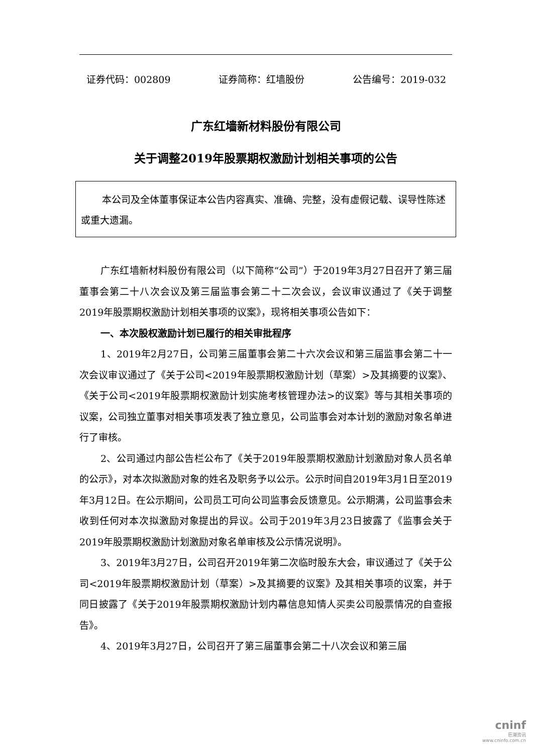证券代码：002809 证券简称：红墙股份 公告编号：2019-032
广东红墙新材料股份有限公司
关于调整2019年股票期权激励计划相关事项的公告
本公司及全体董事保证本公告内容真实、准确、完整，没有虚假记载、误导性陈述或重大遗漏。
广东红墙新材料股份有限公司（以下简称“公司”）于2019年3月27日召开了第三届董事会第二十八次会议及第三届监事会第二十二次会议，会议审议通过了《关于调整2019年股票期权激励计划相关事项的议案》，现将相关事项公告如下：
一、本次股权激励计划已履行的相关审批程序
1、2019年2月27日，公司第三届董事会第二十六次会议和第三届监事会第二十一次会议审议通过了《关于公司<2019年股票期权激励计划（草案）>及其摘要的议案》、《关于公司<2019年股票期权激励计划实施考核管理办法>的议案》等与其相关事项的议案，公司独立董事对相关事项发表了独立意见，公司监事会对本计划的激励对象名单进行了审核。
2、公司通过内部公告栏公布了《关于2019年股票期权激励计划激励对象人员名单的公示》，对本次拟激励对象的姓名及职务予以公示。公示时间自2019年3月1日至2019年3月12日。在公示期间，公司员工可向公司监事会反馈意见。公示期满，公司监事会未收到任何对本次拟激励对象提出的异议。公司于2019年3月23日披露了《监事会关于2019年股票期权激励计划激励对象名单审核及公示情况说明》。
3、2019年3月27日，公司召开2019年第二次临时股东大会，审议通过了《关于公司<2019年股票期权激励计划（草案）>及其摘要的议案》及其相关事项的议案，并于同日披露了《关于2019年股票期权激励计划内幕信息知情人买卖公司股票情况的自查报告》。
4、2019年3月27日，公司召开了第三届董事会第二十八次会议和第三届
cninf
巨潮资讯
www.cninfo.com.cn